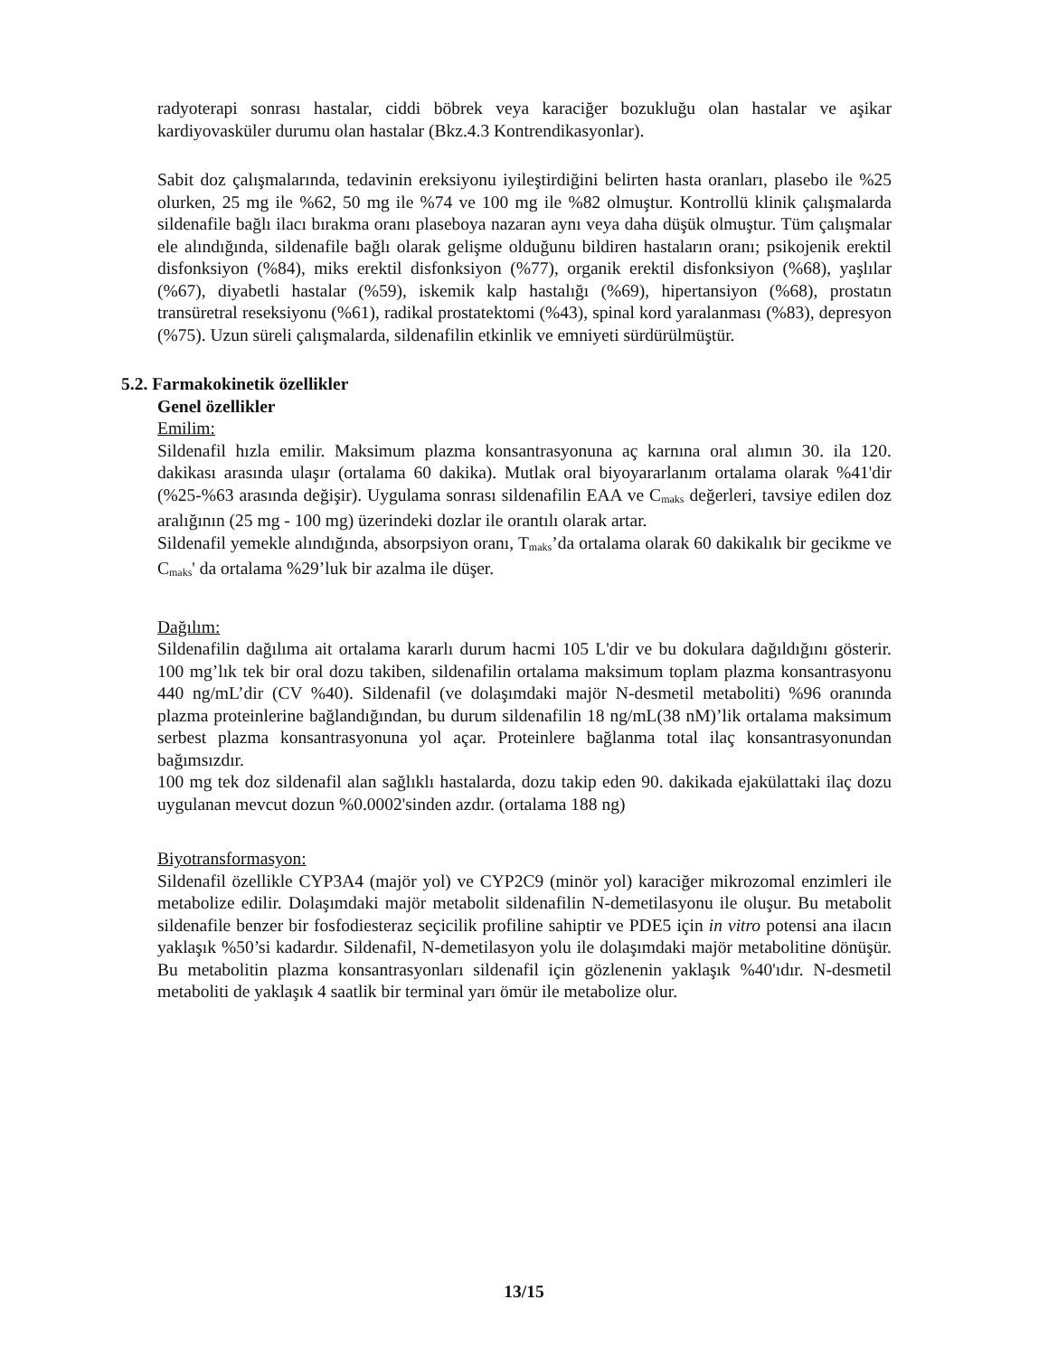radyoterapi sonrası hastalar, ciddi böbrek veya karaciğer bozukluğu olan hastalar ve aşikar kardiyovasküler durumu olan hastalar (Bkz.4.3 Kontrendikasyonlar).
Sabit doz çalışmalarında, tedavinin ereksiyonu iyileştirdiğini belirten hasta oranları, plasebo ile %25 olurken, 25 mg ile %62, 50 mg ile %74 ve 100 mg ile %82 olmuştur. Kontrollü klinik çalışmalarda sildenafile bağlı ilacı bırakma oranı plaseboya nazaran aynı veya daha düşük olmuştur. Tüm çalışmalar ele alındığında, sildenafile bağlı olarak gelişme olduğunu bildiren hastaların oranı; psikojenik erektil disfonksiyon (%84), miks erektil disfonksiyon (%77), organik erektil disfonksiyon (%68), yaşlılar (%67), diyabetli hastalar (%59), iskemik kalp hastalığı (%69), hipertansiyon (%68), prostatın transüretral reseksiyonu (%61), radikal prostatektomi (%43), spinal kord yaralanması (%83), depresyon (%75). Uzun süreli çalışmalarda, sildenafilin etkinlik ve emniyeti sürdürülmüştür.
5.2. Farmakokinetik özellikler
Genel özellikler
Emilim:
Sildenafil hızla emilir. Maksimum plazma konsantrasyonuna aç karnına oral alımın 30. ila 120. dakikası arasında ulaşır (ortalama 60 dakika). Mutlak oral biyoyararlanım ortalama olarak %41'dir (%25-%63 arasında değişir). Uygulama sonrası sildenafilin EAA ve C<sub>maks</sub> değerleri, tavsiye edilen doz aralığının (25 mg - 100 mg) üzerindeki dozlar ile orantılı olarak artar.
Sildenafil yemekle alındığında, absorpsiyon oranı, T<sub>maks</sub>’da ortalama olarak 60 dakikalık bir gecikme ve C<sub>maks</sub>' da ortalama %29’luk bir azalma ile düşer.
Dağılım:
Sildenafilin dağılıma ait ortalama kararlı durum hacmi 105 L'dir ve bu dokulara dağıldığını gösterir. 100 mg’lık tek bir oral dozu takiben, sildenafilin ortalama maksimum toplam plazma konsantrasyonu 440 ng/mL’dir (CV %40). Sildenafil (ve dolaşımdaki majör N-desmetil metaboliti) %96 oranında plazma proteinlerine bağlandığından, bu durum sildenafilin 18 ng/mL(38 nM)’lik ortalama maksimum serbest plazma konsantrasyonuna yol açar. Proteinlere bağlanma total ilaç konsantrasyonundan bağımsızdır.
100 mg tek doz sildenafil alan sağlıklı hastalarda, dozu takip eden 90. dakikada ejakülattaki ilaç dozu uygulanan mevcut dozun %0.0002'sinden azdır. (ortalama 188 ng)
Biyotransformasyon:
Sildenafil özellikle CYP3A4 (majör yol) ve CYP2C9 (minör yol) karaciğer mikrozomal enzimleri ile metabolize edilir. Dolaşımdaki majör metabolit sildenafilin N-demetilasyonu ile oluşur. Bu metabolit sildenafile benzer bir fosfodiesteraz seçicilik profiline sahiptir ve PDE5 için in vitro potensi ana ilacın yaklaşık %50’si kadardır. Sildenafil, N-demetilasyon yolu ile dolaşımdaki majör metabolitine dönüşür. Bu metabolitin plazma konsantrasyonları sildenafil için gözlenenin yaklaşık %40'ıdır. N-desmetil metaboliti de yaklaşık 4 saatlik bir terminal yarı ömür ile metabolize olur.
13/15